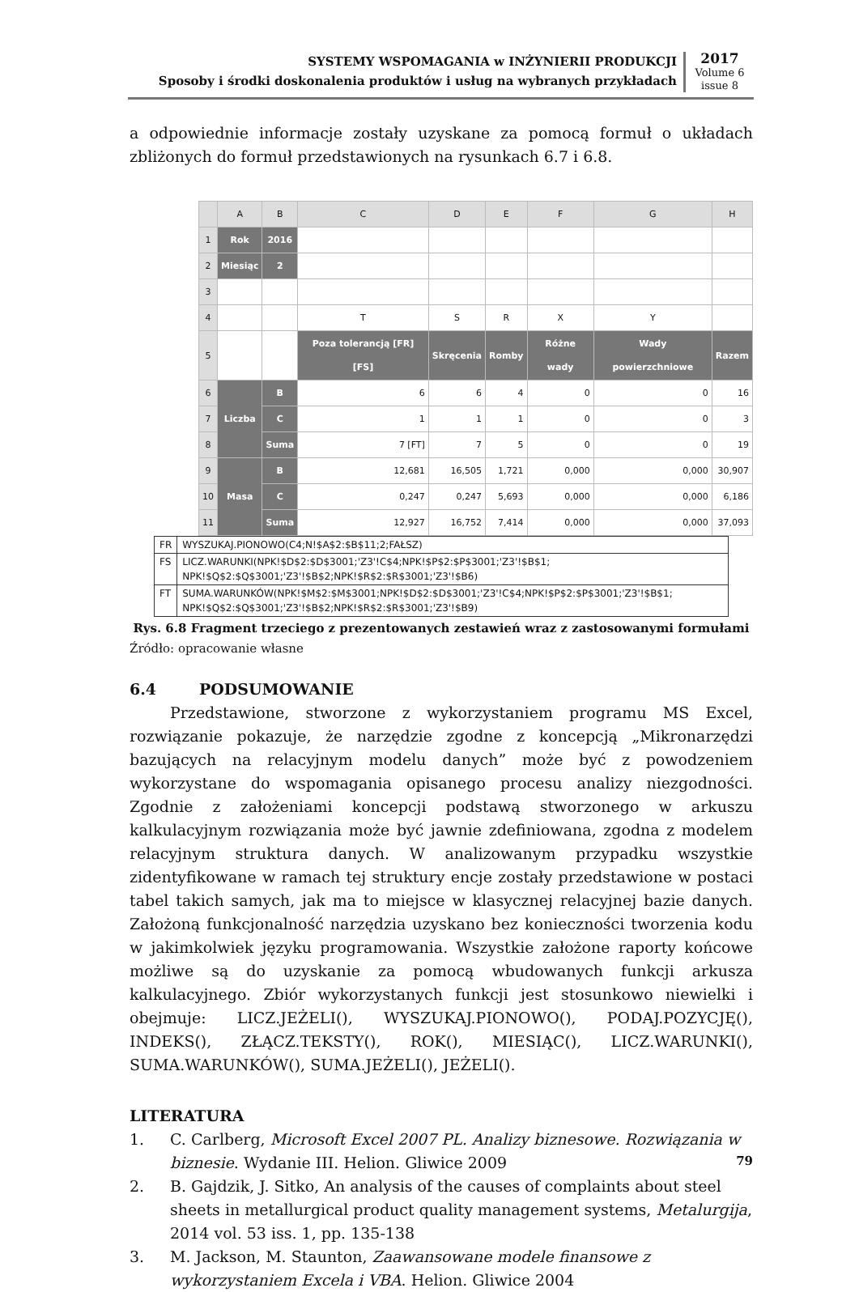SYSTEMY WSPOMAGANIA w INŻYNIERII PRODUKCJI
Sposoby i środki doskonalenia produktów i usług na wybranych przykładach
2017
Volume 6
issue 8
a odpowiednie informacje zostały uzyskane za pomocą formuł o układach zbliżonych do formuł przedstawionych na rysunkach 6.7 i 6.8.
| | A | B | C | D | E | F | G | H |
| --- | --- | --- | --- | --- | --- | --- | --- | --- |
| 1 | Rok | 2016 | | | | | | |
| 2 | Miesiąc | 2 | | | | | | |
| 3 | | | | | | | | |
| 4 | | | T | S | R | X | Y | |
| 5 | | | Poza tolerancją [FR] [FS] | Skręcenia | Romby | Różne wady | Wady powierzchniowe | Razem |
| 6 | Liczba | B | 6 | 6 | 4 | 0 | 0 | 16 |
| 7 | | C | 1 | 1 | 1 | 0 | 0 | 3 |
| 8 | | Suma | 7 [FT] | 7 | 5 | 0 | 0 | 19 |
| 9 | Masa | B | 12,681 | 16,505 | 1,721 | 0,000 | 0,000 | 30,907 |
| 10 | | C | 0,247 | 0,247 | 5,693 | 0,000 | 0,000 | 6,186 |
| 11 | | Suma | 12,927 | 16,752 | 7,414 | 0,000 | 0,000 | 37,093 |
| FR | WYSZUKAJ.PIONOWO(C4;N!$A$2:$B$11;2;FAŁSZ) |
| FS | LICZ.WARUNKI(NPK!$D$2:$D$3001;'Z3'!C$4;NPK!$P$2:$P$3001;'Z3'!$B$1; NPK!$Q$2:$Q$3001;'Z3'!$B$2;NPK!$R$2:$R$3001;'Z3'!$B6) |
| FT | SUMA.WARUNKÓW(NPK!$M$2:$M$3001;NPK!$D$2:$D$3001;'Z3'!C$4;NPK!$P$2:$P$3001;'Z3'!$B$1; NPK!$Q$2:$Q$3001;'Z3'!$B$2;NPK!$R$2:$R$3001;'Z3'!$B9) |
Rys. 6.8 Fragment trzeciego z prezentowanych zestawień wraz z zastosowanymi formułami
Źródło: opracowanie własne
6.4 PODSUMOWANIE
Przedstawione, stworzone z wykorzystaniem programu MS Excel, rozwiązanie pokazuje, że narzędzie zgodne z koncepcją „Mikronarzędzi bazujących na relacyjnym modelu danych” może być z powodzeniem wykorzystane do wspomagania opisanego procesu analizy niezgodności. Zgodnie z założeniami koncepcji podstawą stworzonego w arkuszu kalkulacyjnym rozwiązania może być jawnie zdefiniowana, zgodna z modelem relacyjnym struktura danych. W analizowanym przypadku wszystkie zidentyfikowane w ramach tej struktury encje zostały przedstawione w postaci tabel takich samych, jak ma to miejsce w klasycznej relacyjnej bazie danych. Założoną funkcjonalność narzędzia uzyskano bez konieczności tworzenia kodu w jakimkolwiek języku programowania. Wszystkie założone raporty końcowe możliwe są do uzyskanie za pomocą wbudowanych funkcji arkusza kalkulacyjnego. Zbiór wykorzystanych funkcji jest stosunkowo niewielki i obejmuje: LICZ.JEŻELI(), WYSZUKAJ.PIONOWO(), PODAJ.POZYCJĘ(), INDEKS(), ZŁĄCZ.TEKSTY(), ROK(), MIESIĄC(), LICZ.WARUNKI(), SUMA.WARUNKÓW(), SUMA.JEŻELI(), JEŻELI().
LITERATURA
1. C. Carlberg, Microsoft Excel 2007 PL. Analizy biznesowe. Rozwiązania w biznesie. Wydanie III. Helion. Gliwice 2009
2. B. Gajdzik, J. Sitko, An analysis of the causes of complaints about steel sheets in metallurgical product quality management systems, Metalurgija, 2014 vol. 53 iss. 1, pp. 135-138
3. M. Jackson, M. Staunton, Zaawansowane modele finansowe z wykorzystaniem Excela i VBA. Helion. Gliwice 2004
79